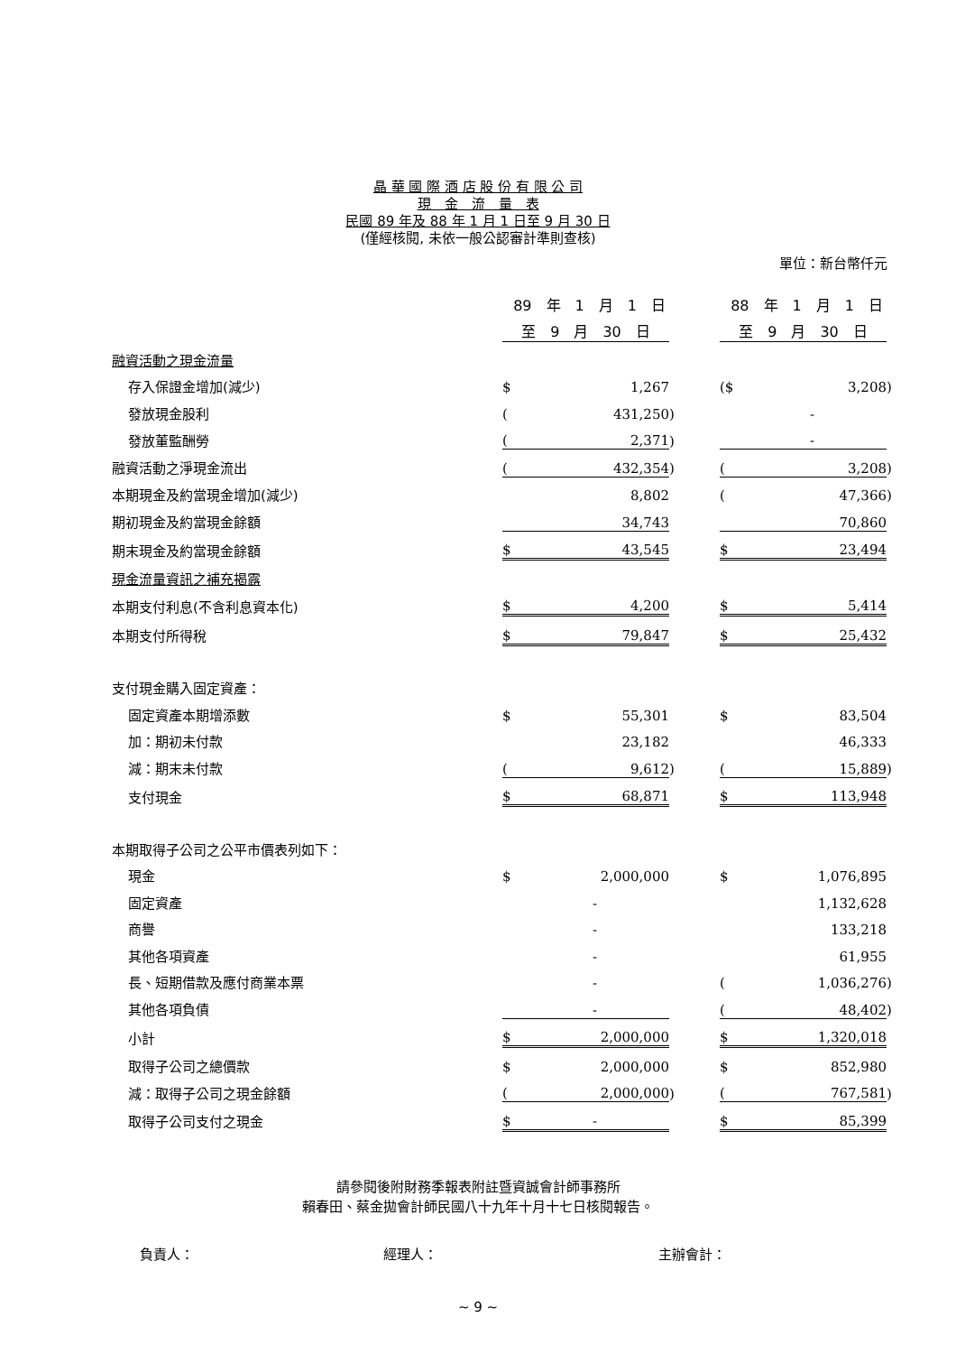晶 華 國 際 酒 店 股 份 有 限 公 司
現　金　流　量　表
民國 89 年及 88 年 1 月 1 日至 9 月 30 日
(僅經核閱, 未依一般公認審計準則查核)
單位：新台幣仟元
| | 89 年 1 月 1 日 | | | | 88 年 1 月 1 日 | | |
| | 至 9 月 30 日 | | | | 至 9 月 30 日 | | |
| 融資活動之現金流量 | | | | | | | |
| 存入保證金增加(減少) | $ | 1,267 | | | ($ | 3,208 | ) |
| 發放現金股利 | ( | 431,250 | ) | | | - | |
| 發放董監酬勞 | ( | 2,371 | ) | | | - | |
| 融資活動之淨現金流出 | ( | 432,354 | ) | | ( | 3,208 | ) |
| 本期現金及約當現金增加(減少) | | 8,802 | | | ( | 47,366 | ) |
| 期初現金及約當現金餘額 | | 34,743 | | | | 70,860 | |
| 期末現金及約當現金餘額 | $ | 43,545 | | | $ | 23,494 | |
| 現金流量資訊之補充揭露 | | | | | | | |
| 本期支付利息(不含利息資本化) | $ | 4,200 | | | $ | 5,414 | |
| 本期支付所得稅 | $ | 79,847 | | | $ | 25,432 | |
| 支付現金購入固定資產： | | | | | | | |
| 固定資產本期增添數 | $ | 55,301 | | | $ | 83,504 | |
| 加：期初未付款 | | 23,182 | | | | 46,333 | |
| 減：期末未付款 | ( | 9,612 | ) | | ( | 15,889 | ) |
| 支付現金 | $ | 68,871 | | | $ | 113,948 | |
| 本期取得子公司之公平市價表列如下： | | | | | | | |
| 現金 | $ | 2,000,000 | | | $ | 1,076,895 | |
| 固定資產 | | - | | | | 1,132,628 | |
| 商譽 | | - | | | | 133,218 | |
| 其他各項資產 | | - | | | | 61,955 | |
| 長、短期借款及應付商業本票 | | - | | | ( | 1,036,276 | ) |
| 其他各項負債 | | - | | | ( | 48,402 | ) |
| 小計 | $ | 2,000,000 | | | $ | 1,320,018 | |
| 取得子公司之總價款 | $ | 2,000,000 | | | $ | 852,980 | |
| 減：取得子公司之現金餘額 | ( | 2,000,000 | ) | | ( | 767,581 | ) |
| 取得子公司支付之現金 | $ | - | | | $ | 85,399 | |
請參閱後附財務季報表附註暨資誠會計師事務所
賴春田、蔡金拋會計師民國八十九年十月十七日核閱報告。
負責人： 經理人： 主辦會計：
~ 9 ~